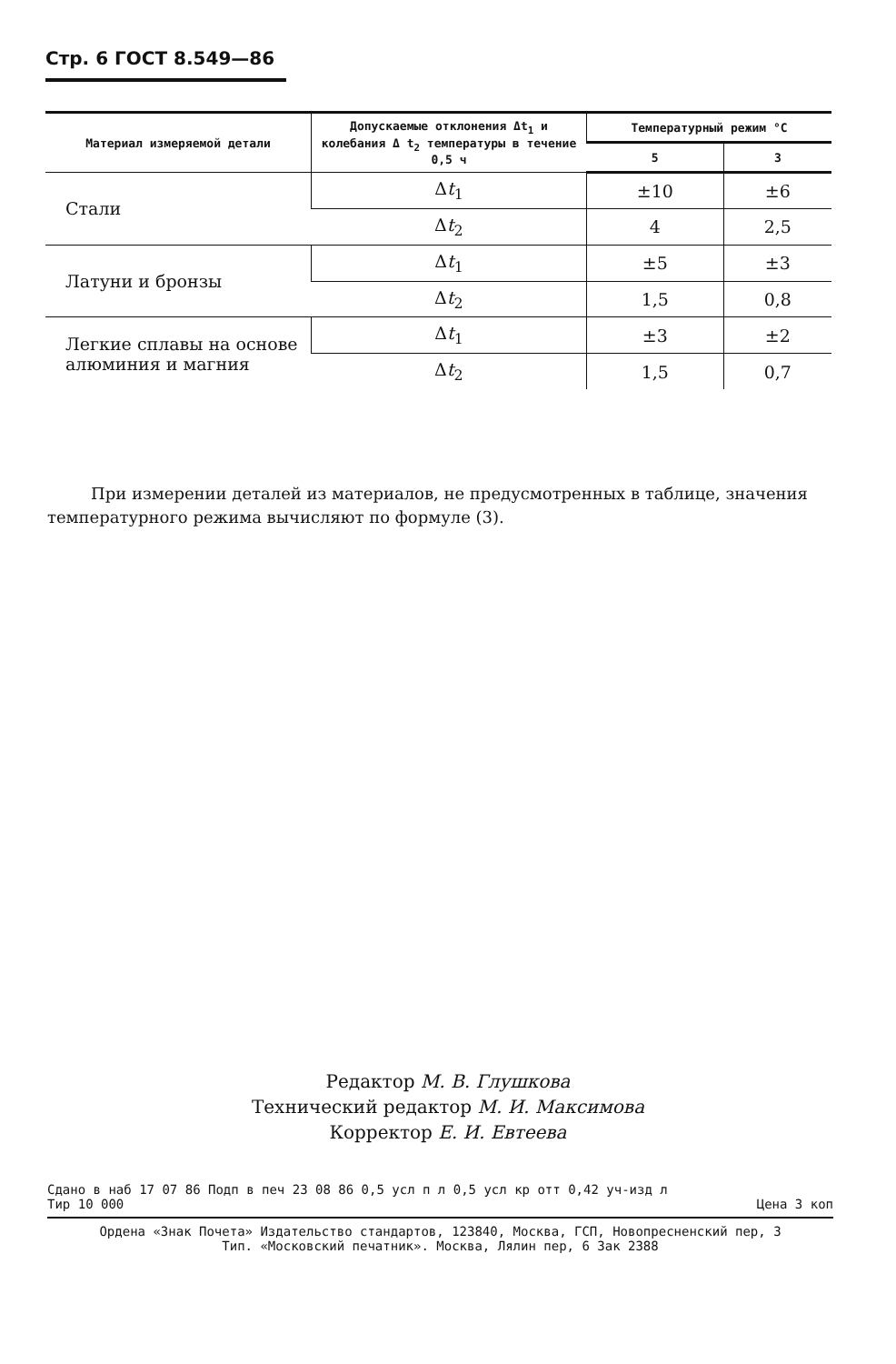Стр. 6 ГОСТ 8.549—86
| Материал измеряемой детали | Допускаемые отклонения Δt<sub>1</sub> и колебания Δ t<sub>2</sub> температуры в течение 0,5 ч | Температурный режим °С | |
| --- | --- | --- | --- |
| | | 5 | 3 |
| Стали | Δ t<sub>1</sub> | ±10 | ±6 |
| | Δ t<sub>2</sub> | 4 | 2,5 |
| Латуни и бронзы | Δ t<sub>1</sub> | ±5 | ±3 |
| | Δ t<sub>2</sub> | 1,5 | 0,8 |
| Легкие сплавы на основе алюминия и магния | Δ t<sub>1</sub> | ±3 | ±2 |
| | Δ t<sub>2</sub> | 1,5 | 0,7 |
При измерении деталей из материалов, не предусмотренных в таблице, значения температурного режима вычисляют по формуле (3).
Редактор М. В. Глушкова
Технический редактор М. И. Максимова
Корректор Е. И. Евтеева
Сдано в наб 17 07 86 Подп в печ 23 08 86 0,5 усл п л 0,5 усл кр отт 0,42 уч-изд л
Тир 10 000 Цена 3 коп
Ордена «Знак Почета» Издательство стандартов, 123840, Москва, ГСП, Новопресненский пер, 3
Тип. «Московский печатник». Москва, Лялин пер, 6 Зак 2388